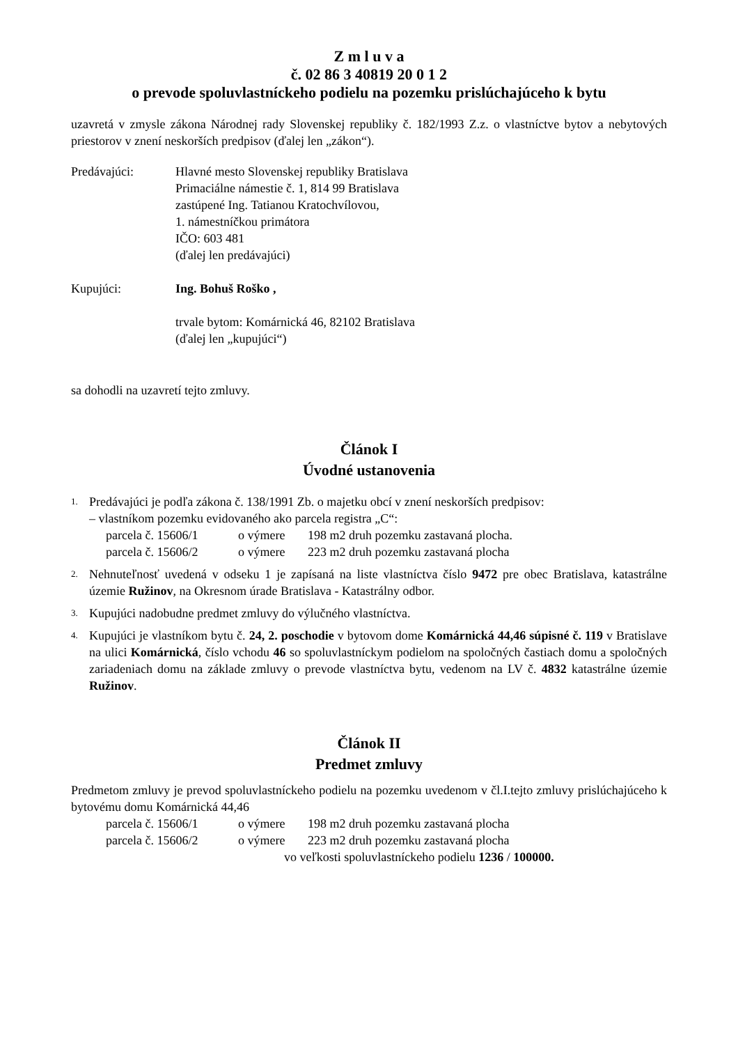Z m l u v a
č. 02 86 3 40819 20 0 1 2
o prevode spoluvlastníckeho podielu na pozemku prislúchajúceho k bytu
uzavretá v zmysle zákona Národnej rady Slovenskej republiky č. 182/1993 Z.z. o vlastníctve bytov a nebytových priestorov v znení neskorších predpisov (ďalej len „zákon“).
Predávajúci: Hlavné mesto Slovenskej republiky Bratislava
Primaciálne námestie č. 1, 814 99 Bratislava
zastúpené Ing. Tatianou Kratochvílovou,
1. námestníčkou primátora
IČO: 603 481
(ďalej len predávajúci)
Kupujúci: Ing. Bohuš Roško ,
trvale bytom: Komárnická 46, 82102 Bratislava
(ďalej len „kupujúci“)
sa dohodli na uzavretí tejto zmluvy.
Článok I
Úvodné ustanovenia
1.
Predávajúci je podľa zákona č. 138/1991 Zb. o majetku obcí v znení neskorších predpisov:
– vlastníkom pozemku evidovaného ako parcela registra „C“:
parcela č. 15606/1 o výmere 198 m2 druh pozemku zastavaná plocha.
parcela č. 15606/2 o výmere 223 m2 druh pozemku zastavaná plocha
2.
Nehnuteľnosť uvedená v odseku 1 je zapísaná na liste vlastníctva číslo 9472 pre obec Bratislava, katastrálne územie Ružinov, na Okresnom úrade Bratislava - Katastrálny odbor.
3.
Kupujúci nadobudne predmet zmluvy do výlučného vlastníctva.
4.
Kupujúci je vlastníkom bytu č. 24, 2. poschodie v bytovom dome Komárnická 44,46 súpisné č. 119 v Bratislave na ulici Komárnická, číslo vchodu 46 so spoluvlastníckym podielom na spoločných častiach domu a spoločných zariadeniach domu na základe zmluvy o prevode vlastníctva bytu, vedenom na LV č. 4832 katastrálne územie Ružinov.
Článok II
Predmet zmluvy
Predmetom zmluvy je prevod spoluvlastníckeho podielu na pozemku uvedenom v čl.I.tejto zmluvy prislúchajúceho k bytovému domu Komárnická 44,46
parcela č. 15606/1 o výmere 198 m2 druh pozemku zastavaná plocha
parcela č. 15606/2 o výmere 223 m2 druh pozemku zastavaná plocha
vo veľkosti spoluvlastníckeho podielu 1236 / 100000.